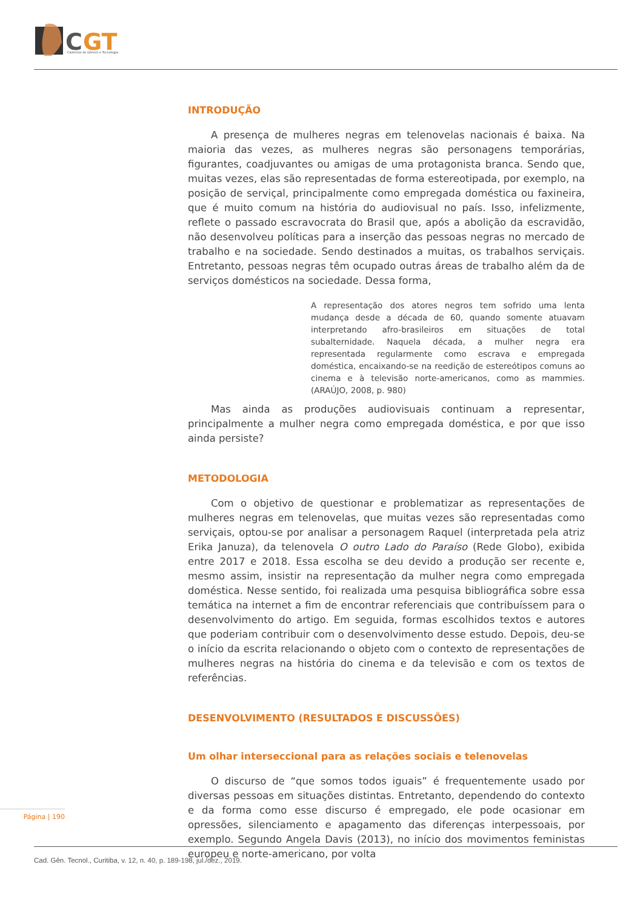C
GT
Cadernos de Gênero e Tecnologia
INTRODUÇÃO
A presença de mulheres negras em telenovelas nacionais é baixa. Na maioria das vezes, as mulheres negras são personagens temporárias, figurantes, coadjuvantes ou amigas de uma protagonista branca. Sendo que, muitas vezes, elas são representadas de forma estereotipada, por exemplo, na posição de serviçal, principalmente como empregada doméstica ou faxineira, que é muito comum na história do audiovisual no país. Isso, infelizmente, reflete o passado escravocrata do Brasil que, após a abolição da escravidão, não desenvolveu políticas para a inserção das pessoas negras no mercado de trabalho e na sociedade. Sendo destinados a muitas, os trabalhos serviçais. Entretanto, pessoas negras têm ocupado outras áreas de trabalho além da de serviços domésticos na sociedade. Dessa forma,
A representação dos atores negros tem sofrido uma lenta mudança desde a década de 60, quando somente atuavam interpretando afro-brasileiros em situações de total subalternidade. Naquela década, a mulher negra era representada regularmente como escrava e empregada doméstica, encaixando-se na reedição de estereótipos comuns ao cinema e à televisão norte-americanos, como as mammies. (ARAÚJO, 2008, p. 980)
Mas ainda as produções audiovisuais continuam a representar, principalmente a mulher negra como empregada doméstica, e por que isso ainda persiste?
METODOLOGIA
Com o objetivo de questionar e problematizar as representações de mulheres negras em telenovelas, que muitas vezes são representadas como serviçais, optou-se por analisar a personagem Raquel (interpretada pela atriz Erika Januza), da telenovela O outro Lado do Paraíso (Rede Globo), exibida entre 2017 e 2018. Essa escolha se deu devido a produção ser recente e, mesmo assim, insistir na representação da mulher negra como empregada doméstica. Nesse sentido, foi realizada uma pesquisa bibliográfica sobre essa temática na internet a fim de encontrar referenciais que contribuíssem para o desenvolvimento do artigo. Em seguida, formas escolhidos textos e autores que poderiam contribuir com o desenvolvimento desse estudo. Depois, deu-se o início da escrita relacionando o objeto com o contexto de representações de mulheres negras na história do cinema e da televisão e com os textos de referências.
DESENVOLVIMENTO (RESULTADOS E DISCUSSÕES)
Um olhar interseccional para as relações sociais e telenovelas
O discurso de “que somos todos iguais” é frequentemente usado por diversas pessoas em situações distintas. Entretanto, dependendo do contexto e da forma como esse discurso é empregado, ele pode ocasionar em opressões, silenciamento e apagamento das diferenças interpessoais, por exemplo. Segundo Angela Davis (2013), no início dos movimentos feministas europeu e norte-americano, por volta
Página | 190
Cad. Gên. Tecnol., Curitiba, v. 12, n. 40, p. 189-198, jul./dez., 2019.